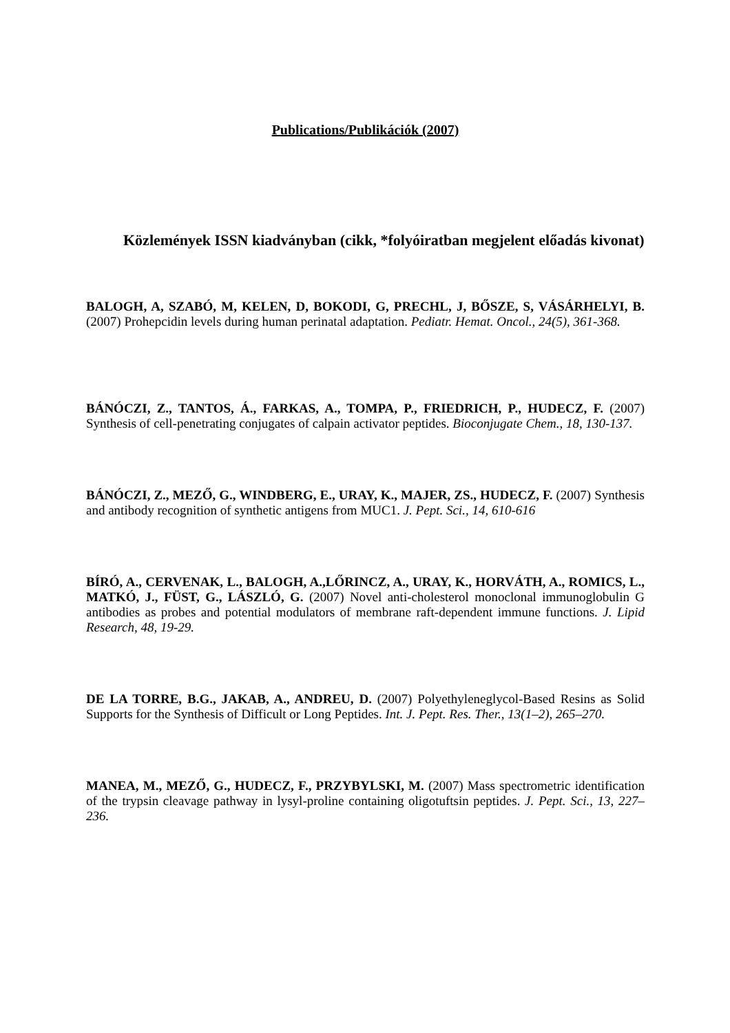Publications/Publikációk (2007)
Közlemények ISSN kiadványban (cikk, *folyóiratban megjelent előadás kivonat)
BALOGH, A, SZABÓ, M, KELEN, D, BOKODI, G, PRECHL, J, BŐSZE, S, VÁSÁRHELYI, B. (2007) Prohepcidin levels during human perinatal adaptation. Pediatr. Hemat. Oncol., 24(5), 361-368.
BÁNÓCZI, Z., TANTOS, Á., FARKAS, A., TOMPA, P., FRIEDRICH, P., HUDECZ, F. (2007) Synthesis of cell-penetrating conjugates of calpain activator peptides. Bioconjugate Chem., 18, 130-137.
BÁNÓCZI, Z., MEZŐ, G., WINDBERG, E., URAY, K., MAJER, ZS., HUDECZ, F. (2007) Synthesis and antibody recognition of synthetic antigens from MUC1. J. Pept. Sci., 14, 610-616
BÍRÓ, A., CERVENAK, L., BALOGH, A.,LŐRINCZ, A., URAY, K., HORVÁTH, A., ROMICS, L., MATKÓ, J., FÜST, G., LÁSZLÓ, G. (2007) Novel anti-cholesterol monoclonal immunoglobulin G antibodies as probes and potential modulators of membrane raft-dependent immune functions. J. Lipid Research, 48, 19-29.
DE LA TORRE, B.G., JAKAB, A., ANDREU, D. (2007) Polyethyleneglycol-Based Resins as Solid Supports for the Synthesis of Difficult or Long Peptides. Int. J. Pept. Res. Ther., 13(1–2), 265–270.
MANEA, M., MEZŐ, G., HUDECZ, F., PRZYBYLSKI, M. (2007) Mass spectrometric identification of the trypsin cleavage pathway in lysyl-proline containing oligotuftsin peptides. J. Pept. Sci., 13, 227–236.